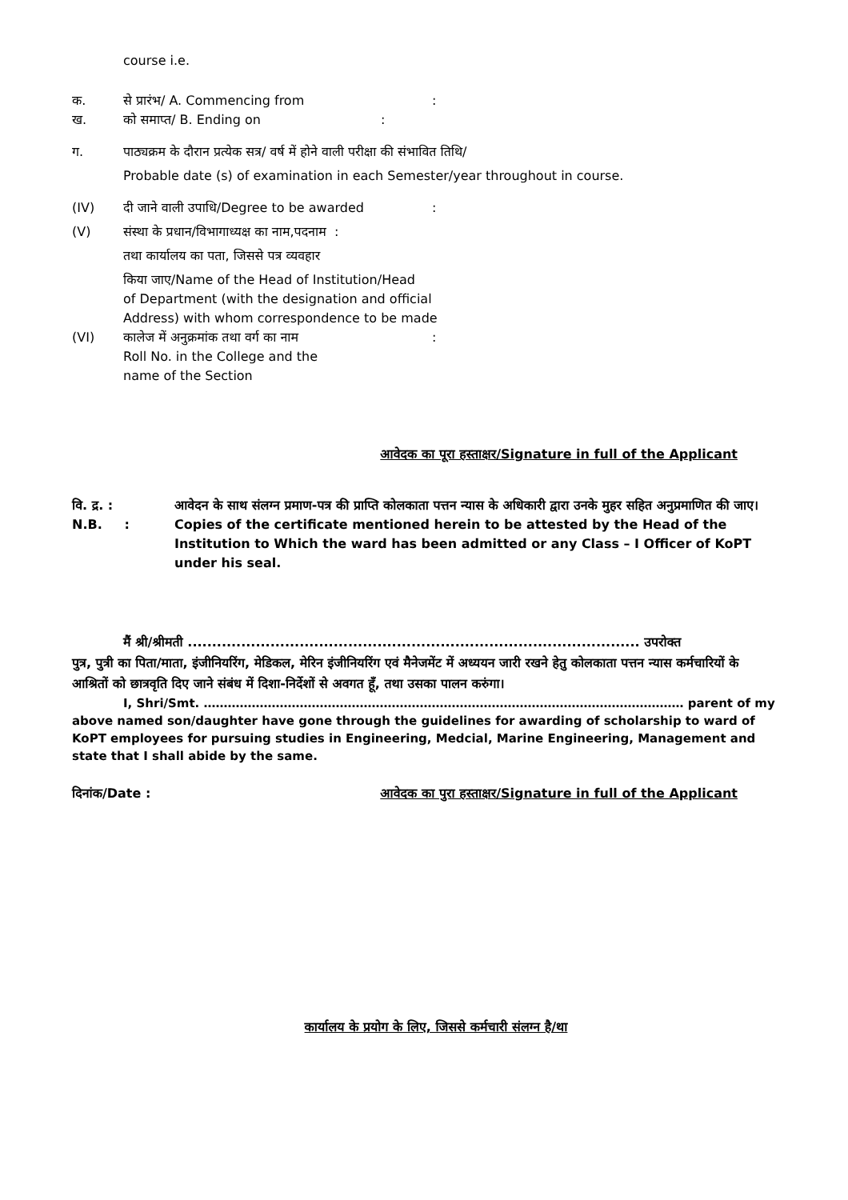course i.e.
क. से प्रारंभ/ A. Commencing from:
ख. को समाप्त/ B. Ending on:
ग. पाठ्यक्रम के दौरान प्रत्येक सत्र/ वर्ष में होने वाली परीक्षा की संभावित तिथि/
Probable date (s) of examination in each Semester/year throughout in course.
(IV) दी जाने वाली उपाधि/Degree to be awarded:
(V) संस्था के प्रधान/विभागाध्यक्ष का नाम,पदनाम :
तथा कार्यालय का पता, जिससे पत्र व्यवहार
किया जाए/Name of the Head of Institution/Head
of Department (with the designation and official
Address) with whom correspondence to be made
(VI) कालेज में अनुक्रमांक तथा वर्ग का नाम:
Roll No. in the College and the
name of the Section
आवेदक का पूरा हस्ताक्षर/Signature in full of the Applicant
वि. द्र. : आवेदन के साथ संलग्न प्रमाण-पत्र की प्राप्ति कोलकाता पत्तन न्यास के अधिकारी द्वारा उनके मुहर सहित अनुप्रमाणित की जाए।
N.B. : Copies of the certificate mentioned herein to be attested by the Head of the Institution to Which the ward has been admitted or any Class – I Officer of KoPT under his seal.
मैं श्री/श्रीमती ............................................................................................. उपरोक्त
पुत्र, पुत्री का पिता/माता, इंजीनियरिंग, मेडिकल, मेरिन इंजीनियरिंग एवं मैनेजमेंट में अध्ययन जारी रखने हेतु कोलकाता पत्तन न्यास कर्मचारियों के आश्रितों को छात्रवृति दिए जाने संबंध में दिशा-निर्देशों से अवगत हूँ, तथा उसका पालन करुंगा।
I, Shri/Smt. ………………………………………………………………………………………………………… parent of my above named son/daughter have gone through the guidelines for awarding of scholarship to ward of KoPT employees for pursuing studies in Engineering, Medcial, Marine Engineering, Management and state that I shall abide by the same.
दिनांक/Date : आवेदक का पुरा हस्ताक्षर/Signature in full of the Applicant
कार्यालय के प्रयोग के लिए, जिससे कर्मचारी संलग्न है/था